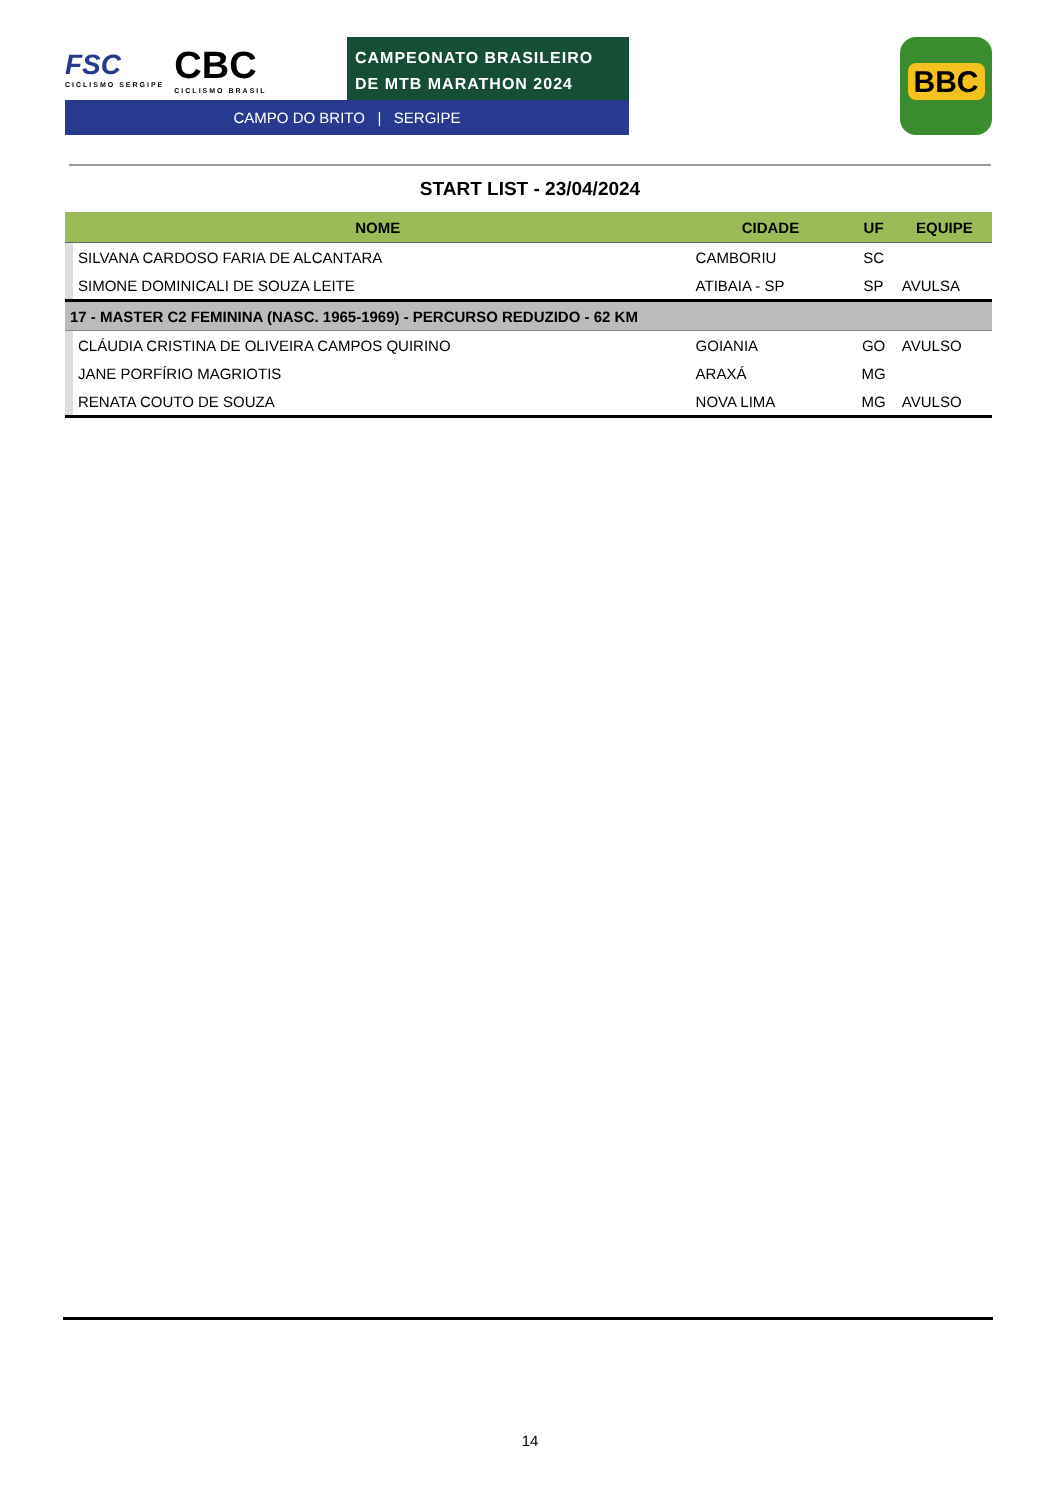FSC
CICLISMO SERGIPE
CBC
CICLISMO BRASIL
CAMPEONATO BRASILEIRO
DE MTB MARATHON 2024
CAMPO DO BRITO | SERGIPE
BBC
START LIST - 23/04/2024
| NOME | | CIDADE | UF | EQUIPE |
| --- | --- | --- | --- | --- |
| | SILVANA CARDOSO FARIA DE ALCANTARA | CAMBORIU | SC | |
| | SIMONE DOMINICALI DE SOUZA LEITE | ATIBAIA - SP | SP | AVULSA |
| 17 - MASTER C2 FEMININA (NASC. 1965-1969) - PERCURSO REDUZIDO - 62 KM | | | | |
| | CLÁUDIA CRISTINA DE OLIVEIRA CAMPOS QUIRINO | GOIANIA | GO | AVULSO |
| | JANE PORFÍRIO MAGRIOTIS | ARAXÁ | MG | |
| | RENATA COUTO DE SOUZA | NOVA LIMA | MG | AVULSO |
14